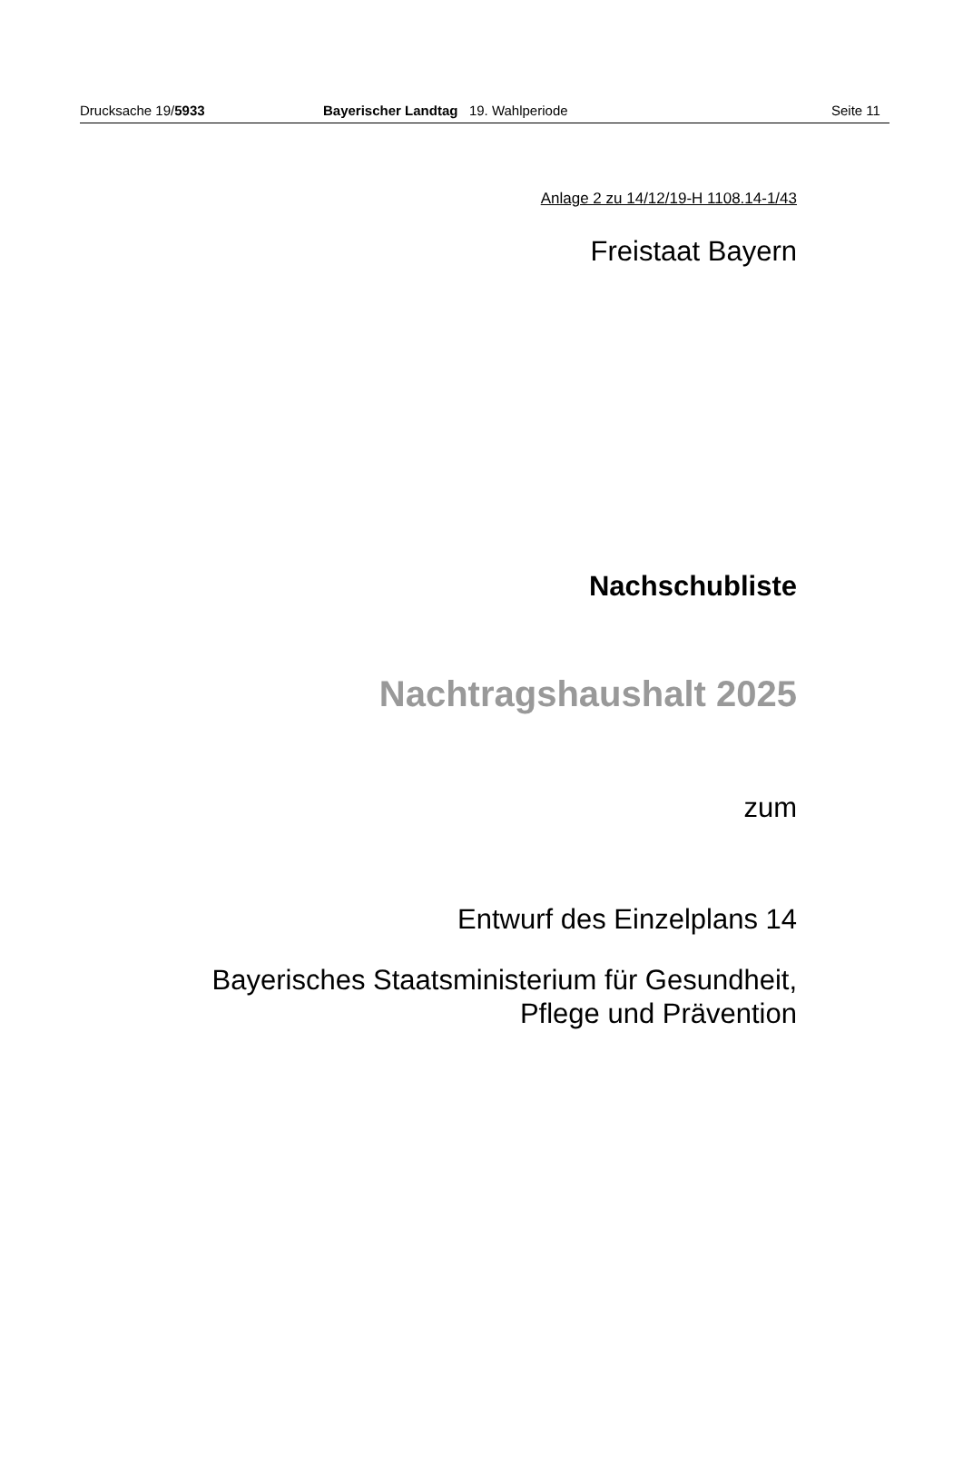Drucksache 19/5933 Bayerischer Landtag 19. Wahlperiode Seite 11
Anlage 2 zu 14/12/19-H 1108.14-1/43
Freistaat Bayern
Nachschubliste
Nachtragshaushalt 2025
zum
Entwurf des Einzelplans 14
Bayerisches Staatsministerium für Gesundheit,
Pflege und Prävention